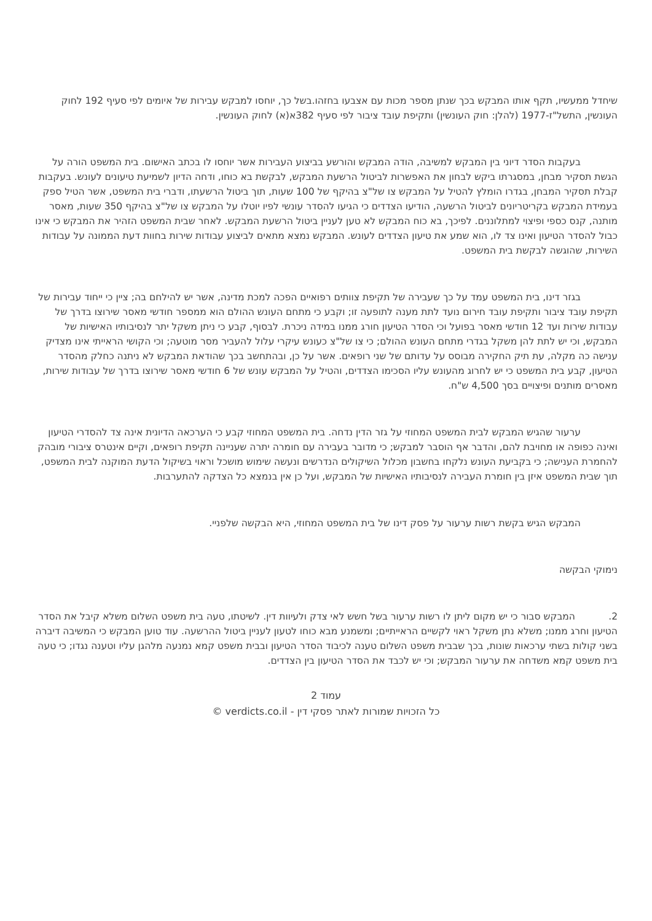שיחדל ממעשיו, תקף אותו המבקש בכך שנתן מספר מכות עם אצבעו בחזהו.בשל כך, יוחסו למבקש עבירות של איומים לפי סעיף 192 לחוק העונשין, התשל"ז-1977 (להלן: חוק העונשין) ותקיפת עובד ציבור לפי סעיף 382א(א) לחוק העונשין.
בעקבות הסדר דיוני בין המבקש למשיבה, הודה המבקש והורשע בביצוע העבירות אשר יוחסו לו בכתב האישום. בית המשפט הורה על הגשת תסקיר מבחן, במסגרתו ביקש לבחון את האפשרות לביטול הרשעת המבקש, לבקשת בא כוחו, ודחה הדיון לשמיעת טיעונים לעונש. בעקבות קבלת תסקיר המבחן, בגדרו הומלץ להטיל על המבקש צו של"צ בהיקף של 100 שעות, תוך ביטול הרשעתו, ודברי בית המשפט, אשר הטיל ספק בעמידת המבקש בקריטריונים לביטול הרשעה, הודיעו הצדדים כי הגיעו להסדר עונשי לפיו יוטלו על המבקש צו של"צ בהיקף 350 שעות, מאסר מותנה, קנס כספי ופיצוי למתלוננים. לפיכך, בא כוח המבקש לא טען לעניין ביטול הרשעת המבקש. לאחר שבית המשפט הזהיר את המבקש כי אינו כבול להסדר הטיעון ואינו צד לו, הוא שמע את טיעון הצדדים לעונש. המבקש נמצא מתאים לביצוע עבודות שירות בחוות דעת הממונה על עבודות השירות, שהוגשה לבקשת בית המשפט.
בגזר דינו, בית המשפט עמד על כך שעבירה של תקיפת צוותים רפואיים הפכה למכת מדינה, אשר יש להילחם בה; ציין כי ייחוד עבירות של תקיפת עובד ציבור ותקיפת עובד חירום נועד לתת מענה לתופעה זו; וקבע כי מתחם העונש ההולם הוא ממספר חודשי מאסר שירוצו בדרך של עבודות שירות ועד 12 חודשי מאסר בפועל וכי הסדר הטיעון חורג ממנו במידה ניכרת. לבסוף, קבע כי ניתן משקל יתר לנסיבותיו האישיות של המבקש, וכי יש לתת להן משקל בגדרי מתחם העונש ההולם; כי צו של"צ כעונש עיקרי עלול להעביר מסר מוטעה; וכי הקושי הראייתי אינו מצדיק ענישה כה מקלה, עת תיק החקירה מבוסס על עדותם של שני רופאים. אשר על כן, ובהתחשב בכך שהודאת המבקש לא ניתנה כחלק מהסדר הטיעון, קבע בית המשפט כי יש לחרוג מהעונש עליו הסכימו הצדדים, והטיל על המבקש עונש של 6 חודשי מאסר שירוצו בדרך של עבודות שירות, מאסרים מותנים ופיצויים בסך 4,500 ש"ח.
ערעור שהגיש המבקש לבית המשפט המחוזי על גזר הדין נדחה. בית המשפט המחוזי קבע כי הערכאה הדיונית אינה צד להסדרי הטיעון ואינה כפופה או מחויבת להם, והדבר אף הוסבר למבקש; כי מדובר בעבירה עם חומרה יתרה שעניינה תקיפת רופאים, וקיים אינטרס ציבורי מובהק להחמרת הענישה; כי בקביעת העונש נלקחו בחשבון מכלול השיקולים הנדרשים ונעשה שימוש מושכל וראוי בשיקול הדעת המוקנה לבית המשפט, תוך שבית המשפט איזן בין חומרת העבירה לנסיבותיו האישיות של המבקש, ועל כן אין בנמצא כל הצדקה להתערבות.
המבקש הגיש בקשת רשות ערעור על פסק דינו של בית המשפט המחוזי, היא הבקשה שלפניי.
נימוקי הבקשה
2. המבקש סבור כי יש מקום ליתן לו רשות ערעור בשל חשש לאי צדק ולעיוות דין. לשיטתו, טעה בית משפט השלום משלא קיבל את הסדר הטיעון וחרג ממנו; משלא נתן משקל ראוי לקשיים הראייתיים; ומשמנע מבא כוחו לטעון לעניין ביטול ההרשעה. עוד טוען המבקש כי המשיבה דיברה בשני קולות בשתי ערכאות שונות, בכך שבבית משפט השלום טענה לכיבוד הסדר הטיעון ובבית משפט קמא נמנעה מלהגן עליו וטענה נגדו; כי טעה בית משפט קמא משדחה את ערעור המבקש; וכי יש לכבד את הסדר הטיעון בין הצדדים.
עמוד 2
כל הזכויות שמורות לאתר פסקי דין - verdicts.co.il ©